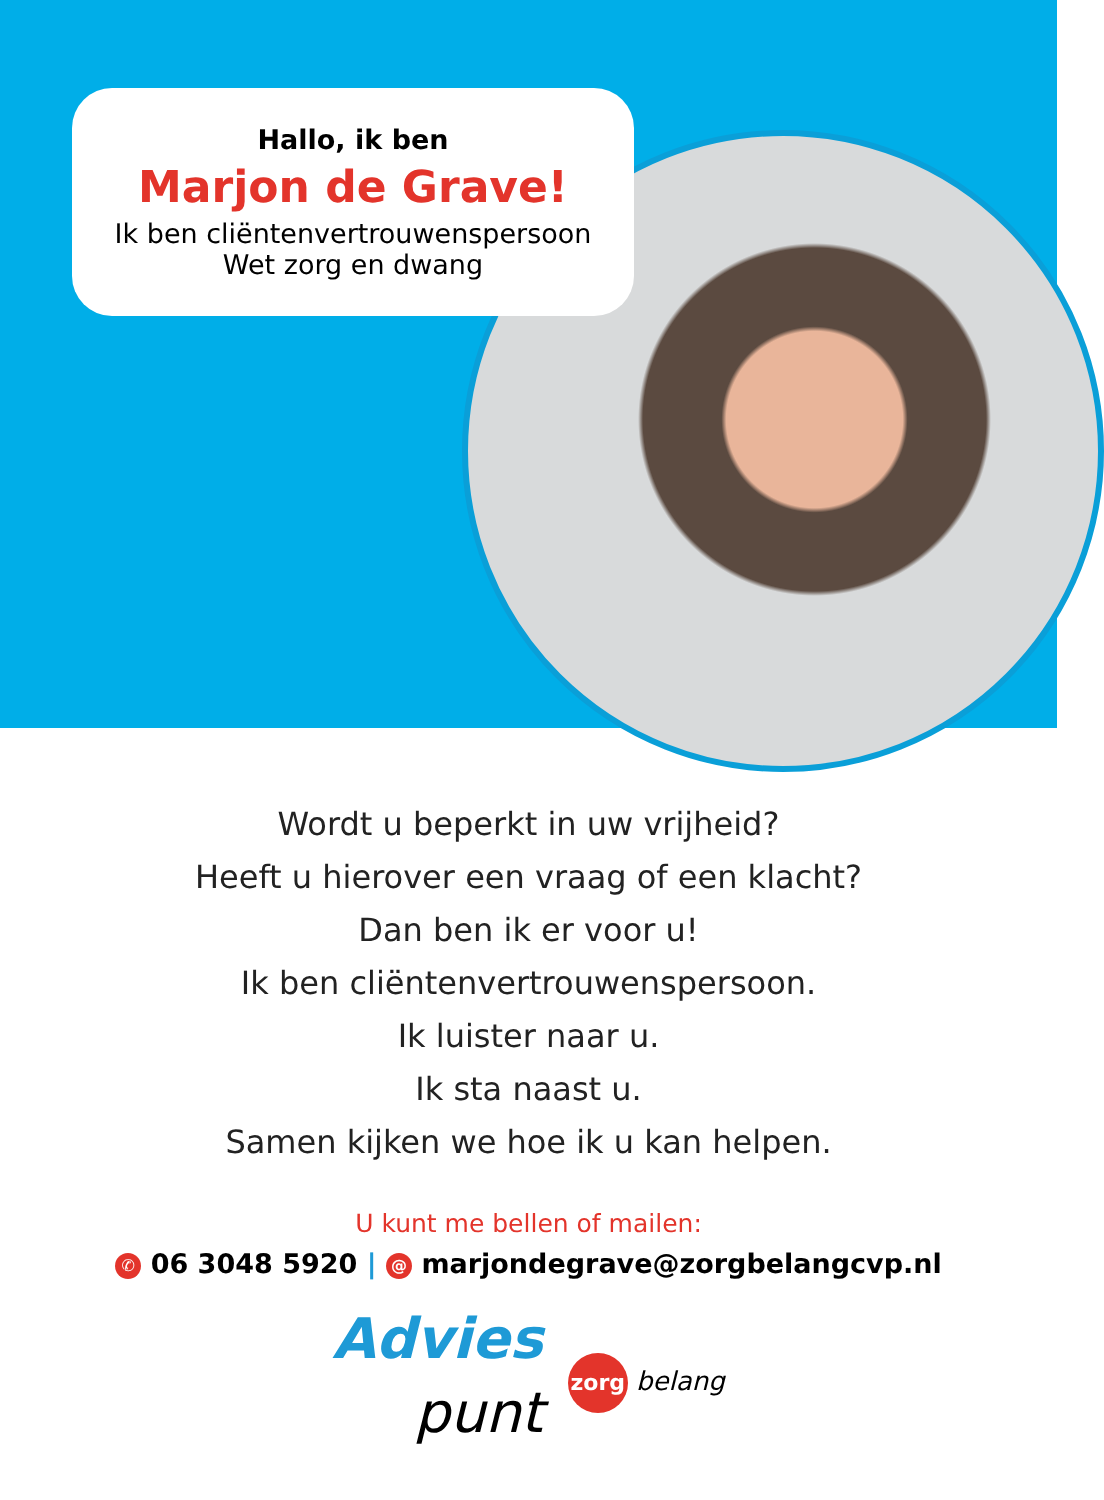Hallo, ik ben
Marjon de Grave!
Ik ben cliëntenvertrouwenspersoon
Wet zorg en dwang
Wordt u beperkt in uw vrijheid?
Heeft u hierover een vraag of een klacht?
Dan ben ik er voor u!
Ik ben cliëntenvertrouwenspersoon.
Ik luister naar u.
Ik sta naast u.
Samen kijken we hoe ik u kan helpen.
U kunt me bellen of mailen:
✆ 06 3048 5920 | @ marjondegrave@zorgbelangcvp.nl
Advies
punt
zorg belang